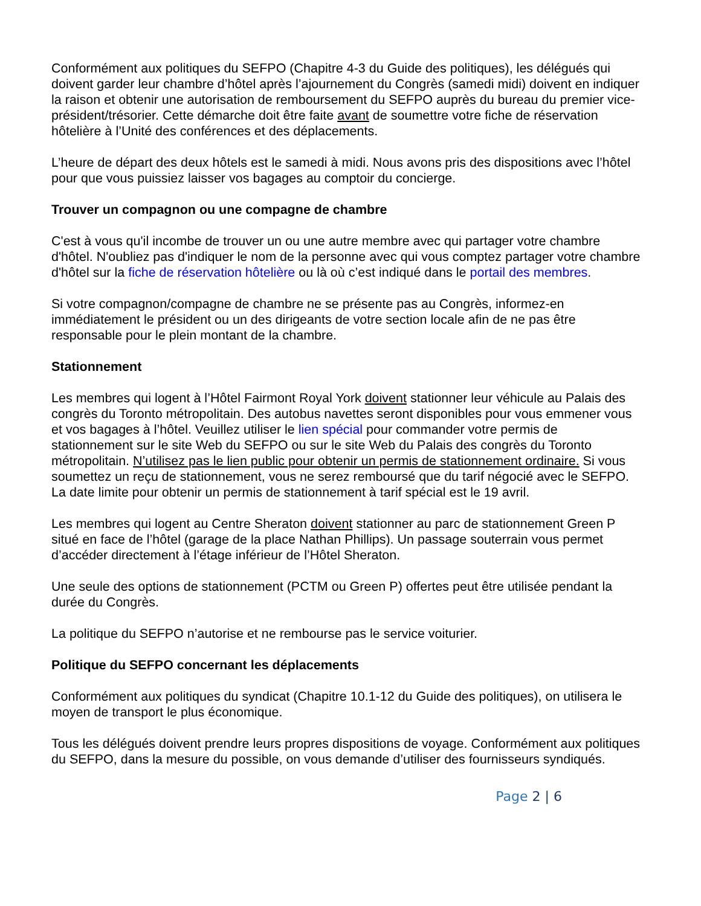Conformément aux politiques du SEFPO (Chapitre 4-3 du Guide des politiques), les délégués qui doivent garder leur chambre d’hôtel après l’ajournement du Congrès (samedi midi) doivent en indiquer la raison et obtenir une autorisation de remboursement du SEFPO auprès du bureau du premier vice-président/trésorier. Cette démarche doit être faite avant de soumettre votre fiche de réservation hôtelière à l’Unité des conférences et des déplacements.
L’heure de départ des deux hôtels est le samedi à midi. Nous avons pris des dispositions avec l’hôtel pour que vous puissiez laisser vos bagages au comptoir du concierge.
Trouver un compagnon ou une compagne de chambre
C'est à vous qu'il incombe de trouver un ou une autre membre avec qui partager votre chambre d'hôtel. N'oubliez pas d'indiquer le nom de la personne avec qui vous comptez partager votre chambre d'hôtel sur la fiche de réservation hôtelière ou là où c’est indiqué dans le portail des membres.
Si votre compagnon/compagne de chambre ne se présente pas au Congrès, informez-en immédiatement le président ou un des dirigeants de votre section locale afin de ne pas être responsable pour le plein montant de la chambre.
Stationnement
Les membres qui logent à l’Hôtel Fairmont Royal York doivent stationner leur véhicule au Palais des congrès du Toronto métropolitain. Des autobus navettes seront disponibles pour vous emmener vous et vos bagages à l’hôtel. Veuillez utiliser le lien spécial pour commander votre permis de stationnement sur le site Web du SEFPO ou sur le site Web du Palais des congrès du Toronto métropolitain. N’utilisez pas le lien public pour obtenir un permis de stationnement ordinaire. Si vous soumettez un reçu de stationnement, vous ne serez remboursé que du tarif négocié avec le SEFPO. La date limite pour obtenir un permis de stationnement à tarif spécial est le 19 avril.
Les membres qui logent au Centre Sheraton doivent stationner au parc de stationnement Green P situé en face de l’hôtel (garage de la place Nathan Phillips). Un passage souterrain vous permet d’accéder directement à l’étage inférieur de l’Hôtel Sheraton.
Une seule des options de stationnement (PCTM ou Green P) offertes peut être utilisée pendant la durée du Congrès.
La politique du SEFPO n’autorise et ne rembourse pas le service voiturier.
Politique du SEFPO concernant les déplacements
Conformément aux politiques du syndicat (Chapitre 10.1-12 du Guide des politiques), on utilisera le moyen de transport le plus économique.
Tous les délégués doivent prendre leurs propres dispositions de voyage. Conformément aux politiques du SEFPO, dans la mesure du possible, on vous demande d’utiliser des fournisseurs syndiqués.
Page 2 | 6